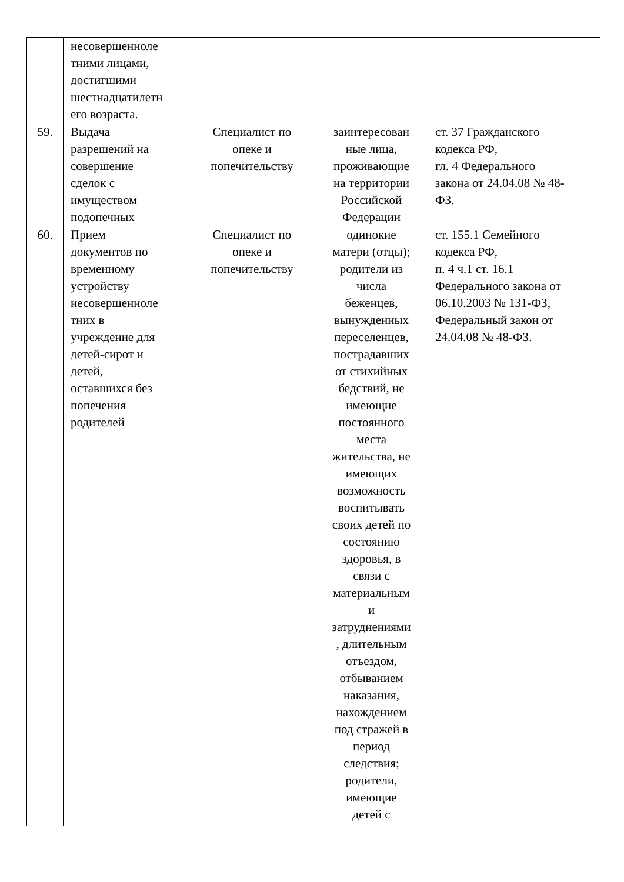| | несовершенноле тними лицами, достигшими шестнадцатилетн его возраста. | | | |
| 59. | Выдача разрешений на совершение сделок с имуществом подопечных | Специалист по опеке и попечительству | заинтересован ные лица, проживающие на территории Российской Федерации | ст. 37 Гражданского кодекса РФ, гл. 4 Федерального закона от 24.04.08 № 48- ФЗ. |
| 60. | Прием документов по временному устройству несовершенноле тних в учреждение для детей-сирот и детей, оставшихся без попечения родителей | Специалист по опеке и попечительству | одинокие матери (отцы); родители из числа беженцев, вынужденных переселенцев, пострадавших от стихийных бедствий, не имеющие постоянного места жительства, не имеющих возможность воспитывать своих детей по состоянию здоровья, в связи с материальным и затруднениями , длительным отъездом, отбыванием наказания, нахождением под стражей в период следствия; родители, имеющие детей с | ст. 155.1 Семейного кодекса РФ, п. 4 ч.1 ст. 16.1 Федерального закона от 06.10.2003 № 131-ФЗ, Федеральный закон от 24.04.08 № 48-ФЗ. |